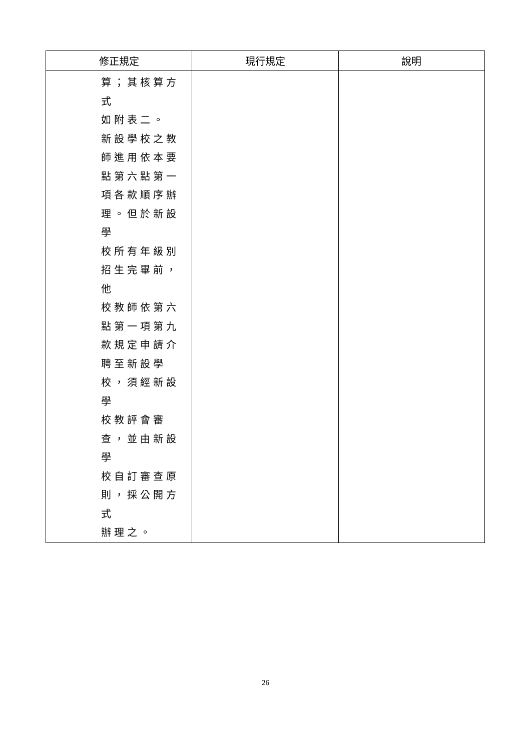| 修正規定 | 現行規定 | 說明 |
| --- | --- | --- |
| 算；其核算方式 如附表二。 新設學校之教 師進用依本要 點第六點第一 項各款順序辦 理。但於新設學 校所有年級別 招生完畢前，他 校教師依第六 點第一項第九 款規定申請介 聘至新設學 校，須經新設學 校教評會審 查，並由新設學 校自訂審查原 則，採公開方式 辦理之。 | | |
26